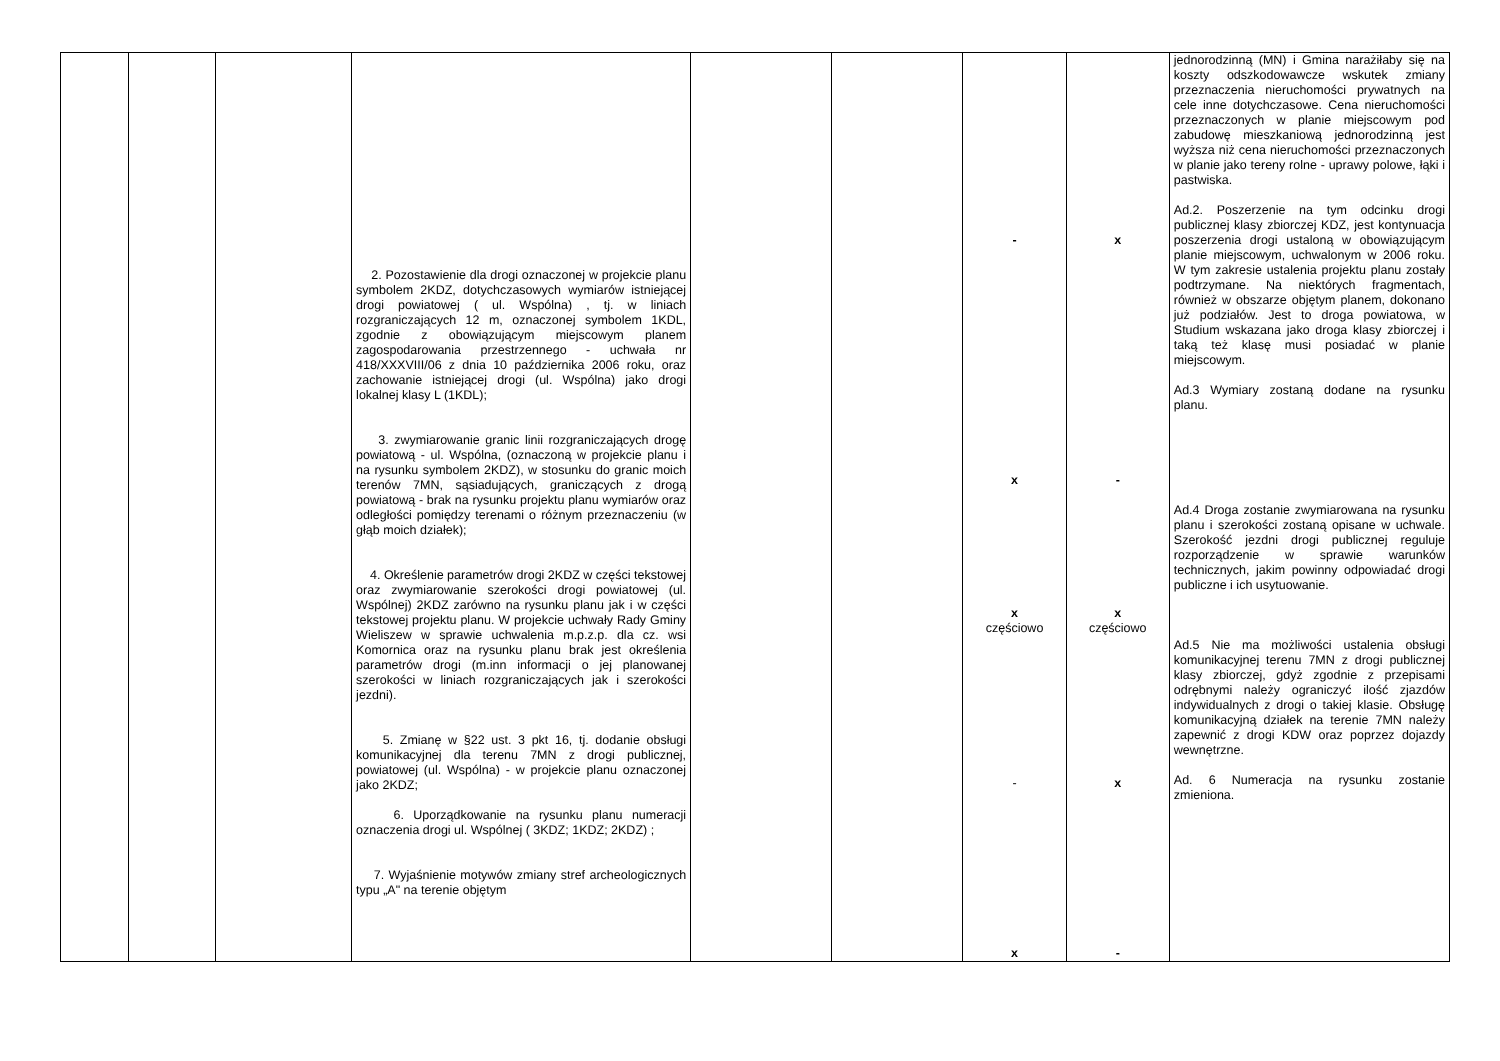| | | | 2. Pozostawienie dla drogi oznaczonej w projekcie planu symbolem 2KDZ, dotychczasowych wymiarów istniejącej drogi powiatowej ( ul. Wspólna) , tj. w liniach rozgraniczających 12 m, oznaczonej symbolem 1KDL, zgodnie z obowiązującym miejscowym planem zagospodarowania przestrzennego - uchwała nr 418/XXXVIII/06 z dnia 10 października 2006 roku, oraz zachowanie istniejącej drogi (ul. Wspólna) jako drogi lokalnej klasy L (1KDL); 3. zwymiarowanie granic linii rozgraniczających drogę powiatową - ul. Wspólna, (oznaczoną w projekcie planu i na rysunku symbolem 2KDZ), w stosunku do granic moich terenów 7MN, sąsiadujących, graniczących z drogą powiatową - brak na rysunku projektu planu wymiarów oraz odległości pomiędzy terenami o różnym przeznaczeniu (w głąb moich działek); 4. Określenie parametrów drogi 2KDZ w części tekstowej oraz zwymiarowanie szerokości drogi powiatowej (ul. Wspólnej) 2KDZ zarówno na rysunku planu jak i w części tekstowej projektu planu. W projekcie uchwały Rady Gminy Wieliszew w sprawie uchwalenia m.p.z.p. dla cz. wsi Komornica oraz na rysunku planu brak jest określenia parametrów drogi (m.inn informacji o jej planowanej szerokości w liniach rozgraniczających jak i szerokości jezdni). 5. Zmianę w §22 ust. 3 pkt 16, tj. dodanie obsługi komunikacyjnej dla terenu 7MN z drogi publicznej, powiatowej (ul. Wspólna) - w projekcie planu oznaczonej jako 2KDZ; 6. Uporządkowanie na rysunku planu numeracji oznaczenia drogi ul. Wspólnej ( 3KDZ; 1KDZ; 2KDZ) ; 7. Wyjaśnienie motywów zmiany stref archeologicznych typu „A" na terenie objętym | | | - x x częściowo - x | x - x częściowo x - | jednorodzinną (MN) i Gmina narażiłaby się na koszty odszkodowawcze wskutek zmiany przeznaczenia nieruchomości prywatnych na cele inne dotychczasowe. Cena nieruchomości przeznaczonych w planie miejscowym pod zabudowę mieszkaniową jednorodzinną jest wyższa niż cena nieruchomości przeznaczonych w planie jako tereny rolne - uprawy polowe, łąki i pastwiska. Ad.2. Poszerzenie na tym odcinku drogi publicznej klasy zbiorczej KDZ, jest kontynuacja poszerzenia drogi ustaloną w obowiązującym planie miejscowym, uchwalonym w 2006 roku. W tym zakresie ustalenia projektu planu zostały podtrzymane. Na niektórych fragmentach, również w obszarze objętym planem, dokonano już podziałów. Jest to droga powiatowa, w Studium wskazana jako droga klasy zbiorczej i taką też klasę musi posiadać w planie miejscowym. Ad.3 Wymiary zostaną dodane na rysunku planu. Ad.4 Droga zostanie zwymiarowana na rysunku planu i szerokości zostaną opisane w uchwale. Szerokość jezdni drogi publicznej reguluje rozporządzenie w sprawie warunków technicznych, jakim powinny odpowiadać drogi publiczne i ich usytuowanie. Ad.5 Nie ma możliwości ustalenia obsługi komunikacyjnej terenu 7MN z drogi publicznej klasy zbiorczej, gdyż zgodnie z przepisami odrębnymi należy ograniczyć ilość zjazdów indywidualnych z drogi o takiej klasie. Obsługę komunikacyjną działek na terenie 7MN należy zapewnić z drogi KDW oraz poprzez dojazdy wewnętrzne. Ad. 6 Numeracja na rysunku zostanie zmieniona. |